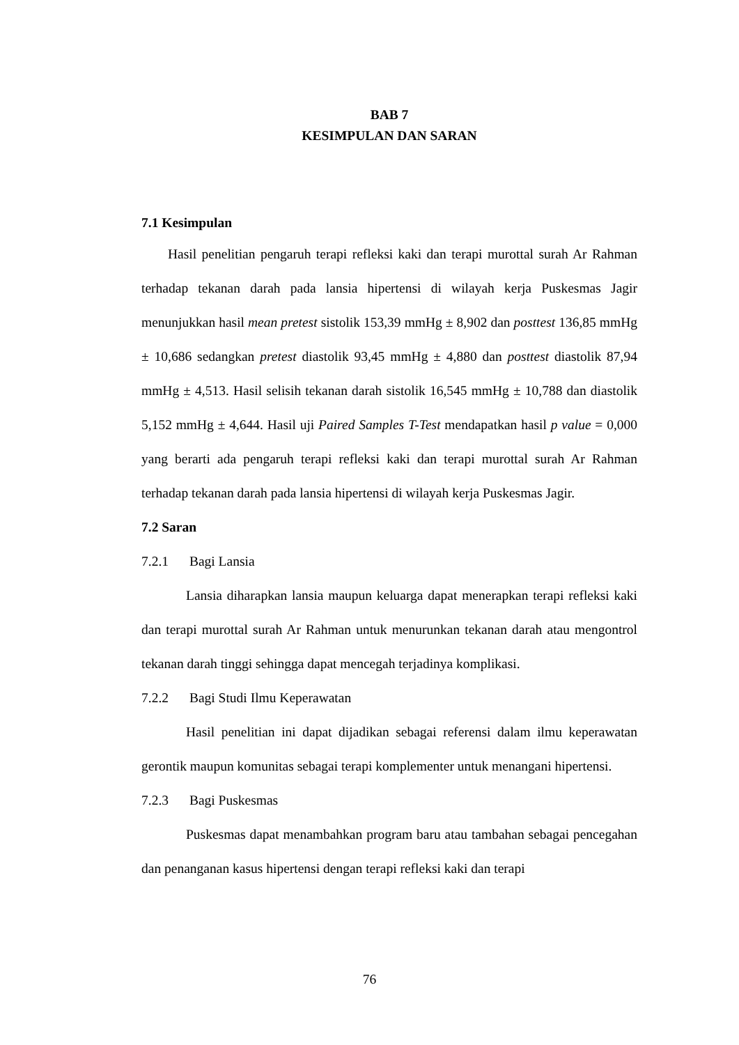BAB 7
KESIMPULAN DAN SARAN
7.1 Kesimpulan
Hasil penelitian pengaruh terapi refleksi kaki dan terapi murottal surah Ar Rahman terhadap tekanan darah pada lansia hipertensi di wilayah kerja Puskesmas Jagir menunjukkan hasil mean pretest sistolik 153,39 mmHg ± 8,902 dan posttest 136,85 mmHg ± 10,686 sedangkan pretest diastolik 93,45 mmHg ± 4,880 dan posttest diastolik 87,94 mmHg ± 4,513. Hasil selisih tekanan darah sistolik 16,545 mmHg ± 10,788 dan diastolik 5,152 mmHg ± 4,644. Hasil uji Paired Samples T-Test mendapatkan hasil p value = 0,000 yang berarti ada pengaruh terapi refleksi kaki dan terapi murottal surah Ar Rahman terhadap tekanan darah pada lansia hipertensi di wilayah kerja Puskesmas Jagir.
7.2 Saran
7.2.1 Bagi Lansia
Lansia diharapkan lansia maupun keluarga dapat menerapkan terapi refleksi kaki dan terapi murottal surah Ar Rahman untuk menurunkan tekanan darah atau mengontrol tekanan darah tinggi sehingga dapat mencegah terjadinya komplikasi.
7.2.2 Bagi Studi Ilmu Keperawatan
Hasil penelitian ini dapat dijadikan sebagai referensi dalam ilmu keperawatan gerontik maupun komunitas sebagai terapi komplementer untuk menangani hipertensi.
7.2.3 Bagi Puskesmas
Puskesmas dapat menambahkan program baru atau tambahan sebagai pencegahan dan penanganan kasus hipertensi dengan terapi refleksi kaki dan terapi
76